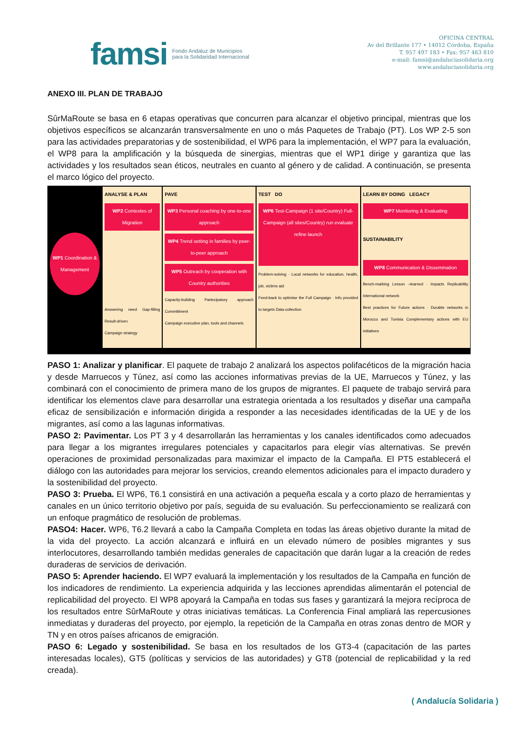famsi Fondo Andaluz de Municipios
para la Solidaridad Internacional
OFICINA CENTRAL
Av del Brillante 177 • 14012 Córdoba, España
T. 957 497 183 • Fax: 957 463 810
e-mail: famsi@andaluciasolidaria.org
www.andaluciasolidaria.org
ANEXO III. PLAN DE TRABAJO
SûrMaRoute se basa en 6 etapas operativas que concurren para alcanzar el objetivo principal, mientras que los objetivos específicos se alcanzarán transversalmente en uno o más Paquetes de Trabajo (PT). Los WP 2-5 son para las actividades preparatorias y de sostenibilidad, el WP6 para la implementación, el WP7 para la evaluación, el WP8 para la amplificación y la búsqueda de sinergias, mientras que el WP1 dirige y garantiza que las actividades y los resultados sean éticos, neutrales en cuanto al género y de calidad. A continuación, se presenta el marco lógico del proyecto.
WP1 Coordination & Management
ANALYSE & PLAN
WP2 Contextes of Migration
Answering need Gap-filling Result-driven
Campaign strategy
PAVE
WP3 Personal coaching by one-to-one approach
WP4 Trend setting in families by peer-to-peer approach
WP5 Outreach by cooperation with Country authorities
Capacity-building Partecipatory approach Committment
Campaign executive plan, tools and channels
TEST DO
WP6 Test-Campaign (1 site/Country) Full-Campaign (all sites/Country) run evaluate refine launch
Problem-solving · Local networks for education, health, job, victims aid
Feed-back to optimise the Full Campaign · Info provided to targets Data collection
LEARN BY DOING LEGACY
WP7 Monitoring & Evaluating
SUSTAINABILITY
WP8 Communication & Dissemination
Bench-marking Lesson –learned · Impacts Replicability International network
Best practices for Future actions · Durable networks in Morocco and Tunisia Complementary actions with EU initiatives
PASO 1: Analizar y planificar. El paquete de trabajo 2 analizará los aspectos polifacéticos de la migración hacia y desde Marruecos y Túnez, así como las acciones informativas previas de la UE, Marruecos y Túnez, y las combinará con el conocimiento de primera mano de los grupos de migrantes. El paquete de trabajo servirá para identificar los elementos clave para desarrollar una estrategia orientada a los resultados y diseñar una campaña eficaz de sensibilización e información dirigida a responder a las necesidades identificadas de la UE y de los migrantes, así como a las lagunas informativas.
PASO 2: Pavimentar. Los PT 3 y 4 desarrollarán las herramientas y los canales identificados como adecuados para llegar a los migrantes irregulares potenciales y capacitarlos para elegir vías alternativas. Se prevén operaciones de proximidad personalizadas para maximizar el impacto de la Campaña. El PT5 establecerá el diálogo con las autoridades para mejorar los servicios, creando elementos adicionales para el impacto duradero y la sostenibilidad del proyecto.
PASO 3: Prueba. El WP6, T6.1 consistirá en una activación a pequeña escala y a corto plazo de herramientas y canales en un único territorio objetivo por país, seguida de su evaluación. Su perfeccionamiento se realizará con un enfoque pragmático de resolución de problemas.
PASO4: Hacer. WP6, T6.2 llevará a cabo la Campaña Completa en todas las áreas objetivo durante la mitad de la vida del proyecto. La acción alcanzará e influirá en un elevado número de posibles migrantes y sus interlocutores, desarrollando también medidas generales de capacitación que darán lugar a la creación de redes duraderas de servicios de derivación.
PASO 5: Aprender haciendo. El WP7 evaluará la implementación y los resultados de la Campaña en función de los indicadores de rendimiento. La experiencia adquirida y las lecciones aprendidas alimentarán el potencial de replicabilidad del proyecto. El WP8 apoyará la Campaña en todas sus fases y garantizará la mejora recíproca de los resultados entre SûrMaRoute y otras iniciativas temáticas. La Conferencia Final ampliará las repercusiones inmediatas y duraderas del proyecto, por ejemplo, la repetición de la Campaña en otras zonas dentro de MOR y TN y en otros países africanos de emigración.
PASO 6: Legado y sostenibilidad. Se basa en los resultados de los GT3-4 (capacitación de las partes interesadas locales), GT5 (políticas y servicios de las autoridades) y GT8 (potencial de replicabilidad y la red creada).
( Andalucía Solidaria )